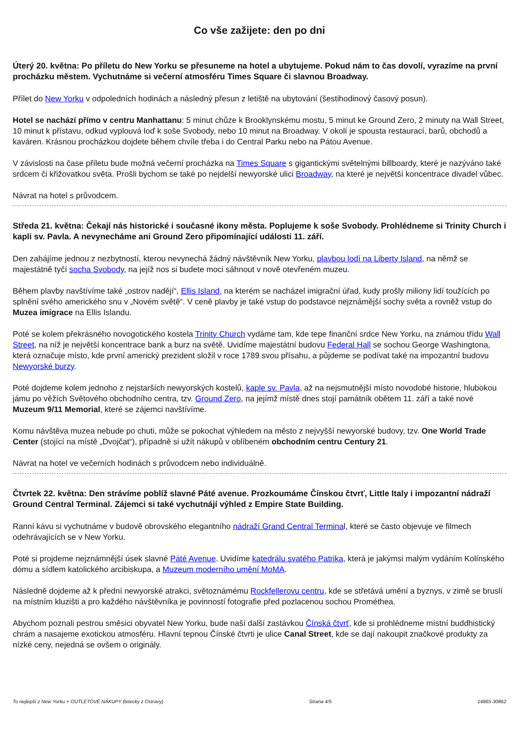Co vše zažijete: den po dni
Úterý 20. května: Po příletu do New Yorku se přesuneme na hotel a ubytujeme. Pokud nám to čas dovolí, vyrazíme na první procházku městem. Vychutnáme si večerní atmosféru Times Square či slavnou Broadway.
Přílet do New Yorku v odpoledních hodinách a následný přesun z letiště na ubytování (šestihodinový časový posun).
Hotel se nachází přímo v centru Manhattanu: 5 minut chůze k Brooklynskému mostu, 5 minut ke Ground Zero, 2 minuty na Wall Street, 10 minut k přístavu, odkud vyplouvá loď k soše Svobody, nebo 10 minut na Broadway. V okolí je spousta restaurací, barů, obchodů a kaváren. Krásnou procházkou dojdete během chvíle třeba i do Central Parku nebo na Pátou Avenue.
V závislosti na čase příletu bude možná večerní procházka na Times Square s gigantickými světelnými billboardy, které je nazýváno také srdcem či křižovatkou světa. Prošli bychom se také po nejdelší newyorské ulici Broadway, na které je největší koncentrace divadel vůbec.
Návrat na hotel s průvodcem.
Středa 21. května: Čekají nás historické i současné ikony města. Poplujeme k soše Svobody. Prohlédneme si Trinity Church i kapli sv. Pavla. A nevynecháme ani Ground Zero připomínající události 11. září.
Den zahájíme jednou z nezbytností, kterou nevynechá žádný návštěvník New Yorku, plavbou lodí na Liberty Island, na němž se majestátně tyčí socha Svobody, na jejíž nos si budete moci sáhnout v nově otevřeném muzeu.
Během plavby navštívíme také „ostrov nadějí“, Ellis Island, na kterém se nacházel imigrační úřad, kudy prošly miliony lidí toužících po splnění svého amerického snu v „Novém světě“. V ceně plavby je také vstup do podstavce nejznámější sochy světa a rovněž vstup do Muzea imigrace na Ellis Islandu.
Poté se kolem překrásného novogotického kostela Trinity Church vydáme tam, kde tepe finanční srdce New Yorku, na známou třídu Wall Street, na níž je největší koncentrace bank a burz na světě. Uvidíme majestátní budovu Federal Hall se sochou George Washingtona, která označuje místo, kde první americký prezident složil v roce 1789 svou přísahu, a půjdeme se podívat také na impozantní budovu Newyorské burzy.
Poté dojdeme kolem jednoho z nejstarších newyorských kostelů, kaple sv. Pavla, až na nejsmutnější místo novodobé historie, hlubokou jámu po věžích Světového obchodního centra, tzv. Ground Zero, na jejímž místě dnes stojí památník obětem 11. září a také nové Muzeum 9/11 Memorial, které se zájemci navštívíme.
Komu návštěva muzea nebude po chuti, může se pokochat výhledem na město z nejvyšší newyorské budovy, tzv. One World Trade Center (stojící na místě „Dvojčat“), případně si užít nákupů v oblíbeném obchodním centru Century 21.
Návrat na hotel ve večerních hodinách s průvodcem nebo individuálně.
Čtvrtek 22. května: Den strávíme poblíž slavné Páté avenue. Prozkoumáme Čínskou čtvrť, Little Italy i impozantní nádraží Ground Central Terminal. Zájemci si také vychutnájí výhled z Empire State Building.
Ranní kávu si vychutnáme v budově obrovského elegantního nádraží Grand Central Terminal, které se často objevuje ve filmech odehrávajících se v New Yorku.
Poté si projdeme nejznámnější úsek slavné Páté Avenue. Uvidíme katedrálu svatého Patrika, která je jakýmsi malým vydáním Kolínského dómu a sídlem katolického arcibiskupa, a Muzeum moderního umění MoMA.
Následně dojdeme až k přední newyorské atrakci, světoznámému Rockfellerovu centru, kde se střetává umění a byznys, v zimě se bruslí na místním kluzišti a pro každého návštěvníka je povinností fotografie před pozlacenou sochou Prométhea.
Abychom poznali pestrou směsici obyvatel New Yorku, bude naší další zastávkou Čínská čtvrť, kde si prohlédneme místní buddhistický chrám a nasajeme exotickou atmosféru. Hlavní tepnou Čínské čtvrti je ulice Canal Street, kde se dají nakoupit značkové produkty za nízké ceny, nejedná se ovšem o originály.
To nejlepší z New Yorku + OUTLETOVÉ NÁKUPY (letecky z Ostravy) Strana 4/5 14865-30862